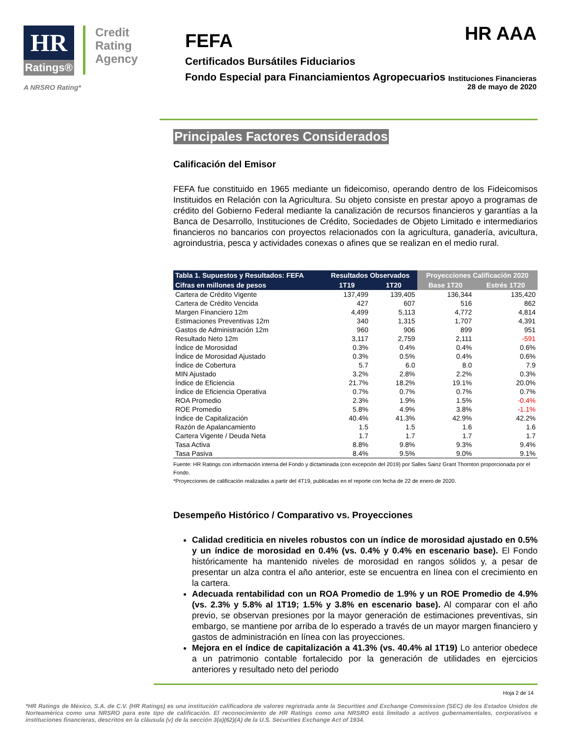HR Ratings®
Credit
Rating
Agency
A NRSRO Rating*
HR AAA
FEFA
Certificados Bursátiles Fiduciarios
Fondo Especial para Financiamientos Agropecuarios Instituciones Financieras
28 de mayo de 2020
Principales Factores Considerados
Calificación del Emisor
FEFA fue constituido en 1965 mediante un fideicomiso, operando dentro de los Fideicomisos Instituidos en Relación con la Agricultura. Su objeto consiste en prestar apoyo a programas de crédito del Gobierno Federal mediante la canalización de recursos financieros y garantías a la Banca de Desarrollo, Instituciones de Crédito, Sociedades de Objeto Limitado e intermediarios financieros no bancarios con proyectos relacionados con la agricultura, ganadería, avicultura, agroindustria, pesca y actividades conexas o afines que se realizan en el medio rural.
| Tabla 1. Supuestos y Resultados: FEFA | Resultados Observados | | Proyecciones Calificación 2020 | |
| --- | --- | --- | --- | --- |
| Cifras en millones de pesos | 1T19 | 1T20 | Base 1T20 | Estrés 1T20 |
| Cartera de Crédito Vigente | 137,499 | 139,405 | 136,344 | 135,420 |
| Cartera de Crédito Vencida | 427 | 607 | 516 | 862 |
| Margen Financiero 12m | 4,499 | 5,113 | 4,772 | 4,814 |
| Estimaciones Preventivas 12m | 340 | 1,315 | 1,707 | 4,391 |
| Gastos de Administración 12m | 960 | 906 | 899 | 951 |
| Resultado Neto 12m | 3,117 | 2,759 | 2,111 | -591 |
| Índice de Morosidad | 0.3% | 0.4% | 0.4% | 0.6% |
| Índice de Morosidad Ajustado | 0.3% | 0.5% | 0.4% | 0.6% |
| Índice de Cobertura | 5.7 | 6.0 | 8.0 | 7.9 |
| MIN Ajustado | 3.2% | 2.8% | 2.2% | 0.3% |
| Índice de Eficiencia | 21.7% | 18.2% | 19.1% | 20.0% |
| Índice de Eficiencia Operativa | 0.7% | 0.7% | 0.7% | 0.7% |
| ROA Promedio | 2.3% | 1.9% | 1.5% | -0.4% |
| ROE Promedio | 5.8% | 4.9% | 3.8% | -1.1% |
| Índice de Capitalización | 40.4% | 41.3% | 42.9% | 42.2% |
| Razón de Apalancamiento | 1.5 | 1.5 | 1.6 | 1.6 |
| Cartera Vigente / Deuda Neta | 1.7 | 1.7 | 1.7 | 1.7 |
| Tasa Activa | 8.8% | 9.8% | 9.3% | 9.4% |
| Tasa Pasiva | 8.4% | 9.5% | 9.0% | 9.1% |
Fuente: HR Ratings con información interna del Fondo y dictaminada (con excepción del 2019) por Salles Sainz Grant Thornton proporcionada por el Fondo.
*Proyecciones de calificación realizadas a partir del 4T19, publicadas en el reporte con fecha de 22 de enero de 2020.
Desempeño Histórico / Comparativo vs. Proyecciones
Calidad crediticia en niveles robustos con un índice de morosidad ajustado en 0.5% y un índice de morosidad en 0.4% (vs. 0.4% y 0.4% en escenario base). El Fondo históricamente ha mantenido niveles de morosidad en rangos sólidos y, a pesar de presentar un alza contra el año anterior, este se encuentra en línea con el crecimiento en la cartera.
Adecuada rentabilidad con un ROA Promedio de 1.9% y un ROE Promedio de 4.9% (vs. 2.3% y 5.8% al 1T19; 1.5% y 3.8% en escenario base). Al comparar con el año previo, se observan presiones por la mayor generación de estimaciones preventivas, sin embargo, se mantiene por arriba de lo esperado a través de un mayor margen financiero y gastos de administración en línea con las proyecciones.
Mejora en el índice de capitalización a 41.3% (vs. 40.4% al 1T19) Lo anterior obedece a un patrimonio contable fortalecido por la generación de utilidades en ejercicios anteriores y resultado neto del periodo
Hoja 2 de 14
*HR Ratings de México, S.A. de C.V. (HR Ratings) es una institución calificadora de valores registrada ante la Securities and Exchange Commission (SEC) de los Estados Unidos de Norteamérica como una NRSRO para este tipo de calificación. El reconocimiento de HR Ratings como una NRSRO está limitado a activos gubernamentales, corporativos e instituciones financieras, descritos en la cláusula (v) de la sección 3(a)(62)(A) de la U.S. Securities Exchange Act of 1934.